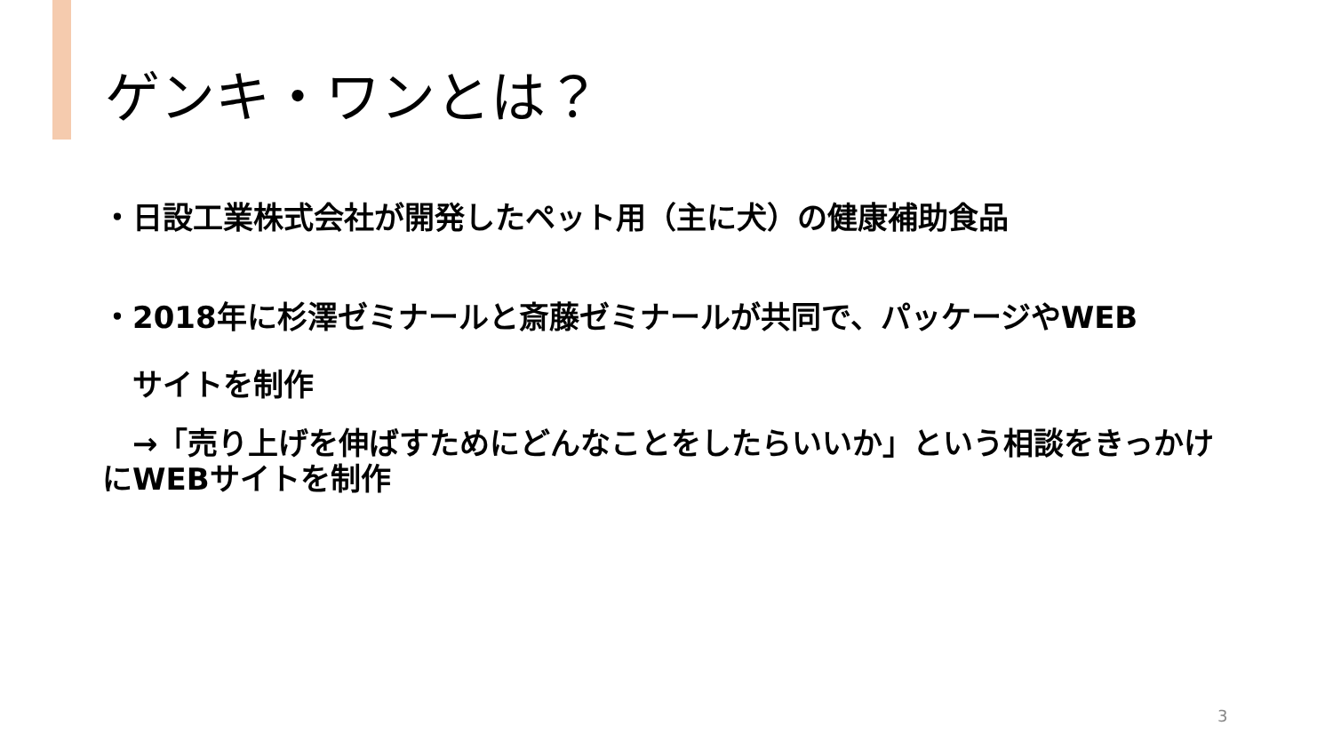ゲンキ・ワンとは？
・日設工業株式会社が開発したペット用（主に犬）の健康補助食品
・2018年に杉澤ゼミナールと斎藤ゼミナールが共同で、パッケージやWEB
　サイトを制作
　→「売り上げを伸ばすためにどんなことをしたらいいか」という相談をきっかけにWEBサイトを制作
3